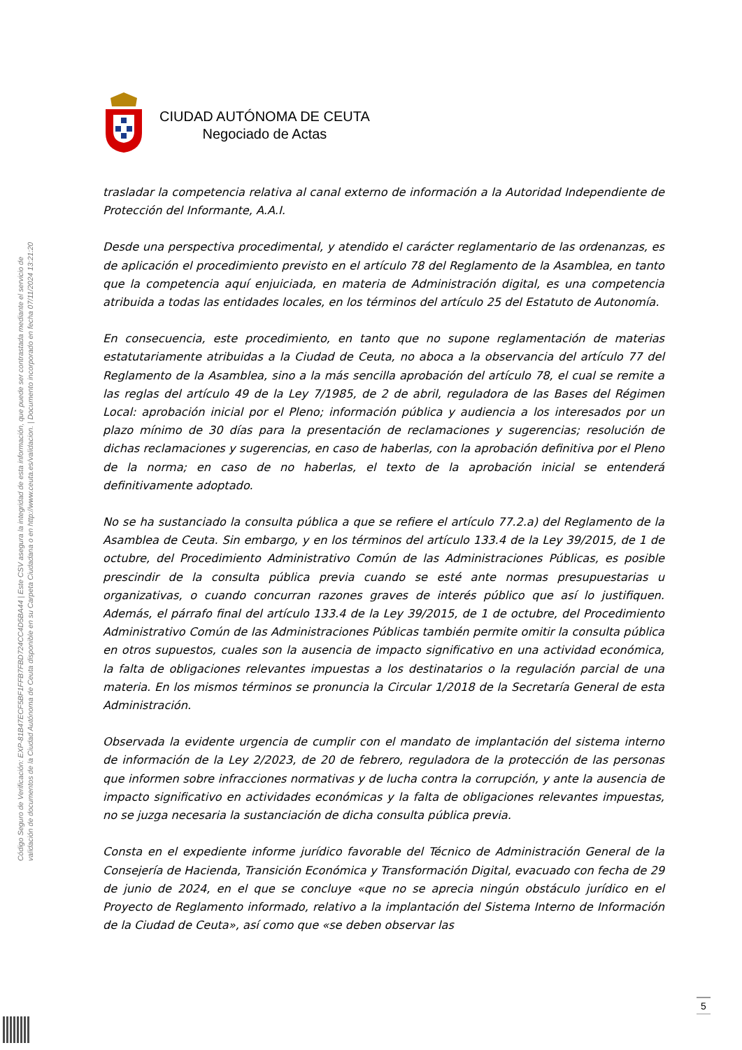Código Seguro de Verificación: EXP-81B47ECF5BF1FFB7FBD724CC4D5BA44 | Este CSV asegura la integridad de esta información, que puede ser contrastada mediante el servicio de
validación de documentos de la Ciudad Autónoma de Ceuta disponible en su Carpeta Ciudadana o en http://www.ceuta.es/validacion. | Documento incorporado en fecha 07/11/2024 13:21:20
CIUDAD AUTÓNOMA DE CEUTA
Negociado de Actas
trasladar la competencia relativa al canal externo de información a la Autoridad Independiente de Protección del Informante, A.A.I.
Desde una perspectiva procedimental, y atendido el carácter reglamentario de las ordenanzas, es de aplicación el procedimiento previsto en el artículo 78 del Reglamento de la Asamblea, en tanto que la competencia aquí enjuiciada, en materia de Administración digital, es una competencia atribuida a todas las entidades locales, en los términos del artículo 25 del Estatuto de Autonomía.
En consecuencia, este procedimiento, en tanto que no supone reglamentación de materias estatutariamente atribuidas a la Ciudad de Ceuta, no aboca a la observancia del artículo 77 del Reglamento de la Asamblea, sino a la más sencilla aprobación del artículo 78, el cual se remite a las reglas del artículo 49 de la Ley 7/1985, de 2 de abril, reguladora de las Bases del Régimen Local: aprobación inicial por el Pleno; información pública y audiencia a los interesados por un plazo mínimo de 30 días para la presentación de reclamaciones y sugerencias; resolución de dichas reclamaciones y sugerencias, en caso de haberlas, con la aprobación definitiva por el Pleno de la norma; en caso de no haberlas, el texto de la aprobación inicial se entenderá definitivamente adoptado.
No se ha sustanciado la consulta pública a que se refiere el artículo 77.2.a) del Reglamento de la Asamblea de Ceuta. Sin embargo, y en los términos del artículo 133.4 de la Ley 39/2015, de 1 de octubre, del Procedimiento Administrativo Común de las Administraciones Públicas, es posible prescindir de la consulta pública previa cuando se esté ante normas presupuestarias u organizativas, o cuando concurran razones graves de interés público que así lo justifiquen. Además, el párrafo final del artículo 133.4 de la Ley 39/2015, de 1 de octubre, del Procedimiento Administrativo Común de las Administraciones Públicas también permite omitir la consulta pública en otros supuestos, cuales son la ausencia de impacto significativo en una actividad económica, la falta de obligaciones relevantes impuestas a los destinatarios o la regulación parcial de una materia. En los mismos términos se pronuncia la Circular 1/2018 de la Secretaría General de esta Administración.
Observada la evidente urgencia de cumplir con el mandato de implantación del sistema interno de información de la Ley 2/2023, de 20 de febrero, reguladora de la protección de las personas que informen sobre infracciones normativas y de lucha contra la corrupción, y ante la ausencia de impacto significativo en actividades económicas y la falta de obligaciones relevantes impuestas, no se juzga necesaria la sustanciación de dicha consulta pública previa.
Consta en el expediente informe jurídico favorable del Técnico de Administración General de la Consejería de Hacienda, Transición Económica y Transformación Digital, evacuado con fecha de 29 de junio de 2024, en el que se concluye «que no se aprecia ningún obstáculo jurídico en el Proyecto de Reglamento informado, relativo a la implantación del Sistema Interno de Información de la Ciudad de Ceuta», así como que «se deben observar las
5